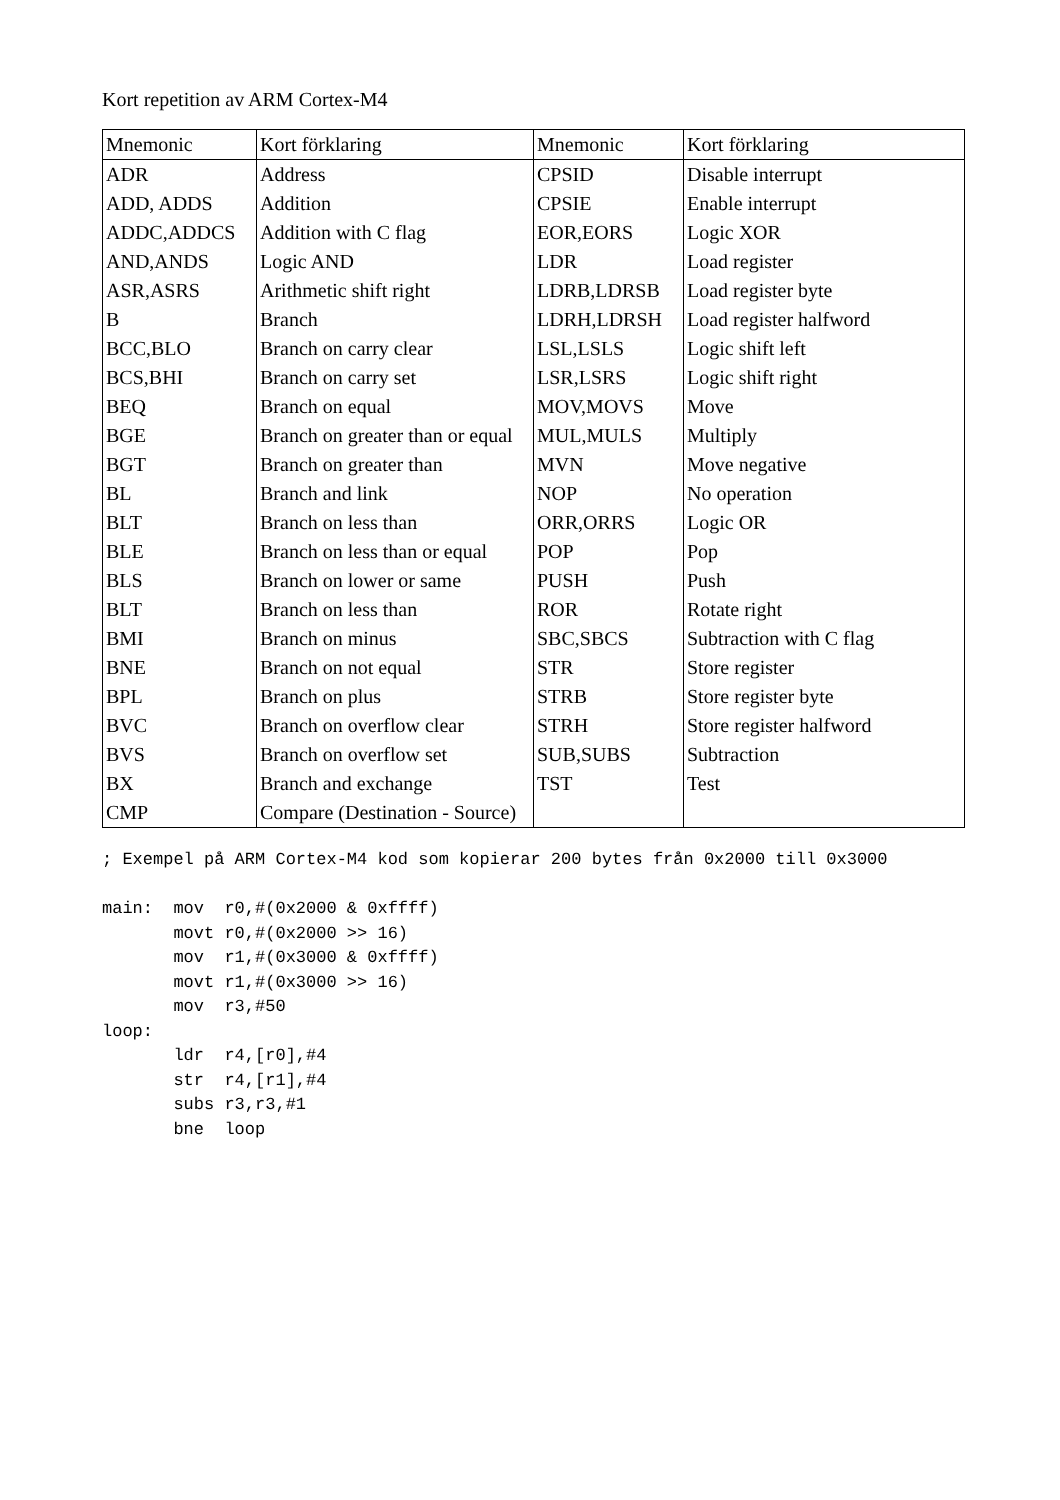Kort repetition av ARM Cortex-M4
| Mnemonic | Kort förklaring | Mnemonic | Kort förklaring |
| --- | --- | --- | --- |
| ADR | Address | CPSID | Disable interrupt |
| ADD, ADDS | Addition | CPSIE | Enable interrupt |
| ADDC,ADDCS | Addition with C flag | EOR,EORS | Logic XOR |
| AND,ANDS | Logic AND | LDR | Load register |
| ASR,ASRS | Arithmetic shift right | LDRB,LDRSB | Load register byte |
| B | Branch | LDRH,LDRSH | Load register halfword |
| BCC,BLO | Branch on carry clear | LSL,LSLS | Logic shift left |
| BCS,BHI | Branch on carry set | LSR,LSRS | Logic shift right |
| BEQ | Branch on equal | MOV,MOVS | Move |
| BGE | Branch on greater than or equal | MUL,MULS | Multiply |
| BGT | Branch on greater than | MVN | Move negative |
| BL | Branch and link | NOP | No operation |
| BLT | Branch on less than | ORR,ORRS | Logic OR |
| BLE | Branch on less than or equal | POP | Pop |
| BLS | Branch on lower or same | PUSH | Push |
| BLT | Branch on less than | ROR | Rotate right |
| BMI | Branch on minus | SBC,SBCS | Subtraction with C flag |
| BNE | Branch on not equal | STR | Store register |
| BPL | Branch on plus | STRB | Store register byte |
| BVC | Branch on overflow clear | STRH | Store register halfword |
| BVS | Branch on overflow set | SUB,SUBS | Subtraction |
| BX | Branch and exchange | TST | Test |
| CMP | Compare (Destination - Source) | | |
; Exempel på ARM Cortex-M4 kod som kopierar 200 bytes från 0x2000 till 0x3000

main:  mov  r0,#(0x2000 & 0xffff)
       movt r0,#(0x2000 >> 16)
       mov  r1,#(0x3000 & 0xffff)
       movt r1,#(0x3000 >> 16)
       mov  r3,#50
loop:
       ldr  r4,[r0],#4
       str  r4,[r1],#4
       subs r3,r3,#1
       bne  loop